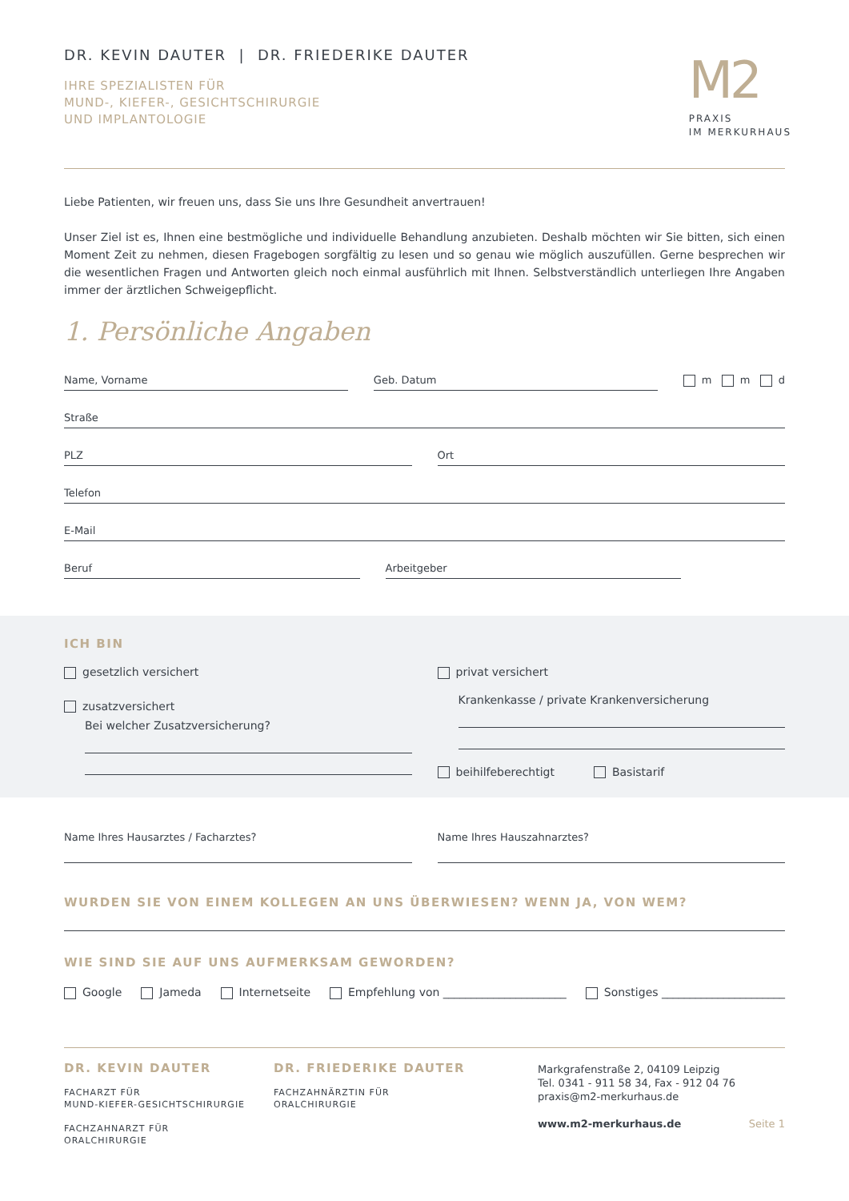DR. KEVIN DAUTER | DR. FRIEDERIKE DAUTER
IHRE SPEZIALISTEN FÜR
MUND-, KIEFER-, GESICHTSCHIRURGIE
UND IMPLANTOLOGIE
M2
PRAXIS
IM MERKURHAUS
Liebe Patienten, wir freuen uns, dass Sie uns Ihre Gesundheit anvertrauen!
Unser Ziel ist es, Ihnen eine bestmögliche und individuelle Behandlung anzubieten. Deshalb möchten wir Sie bitten, sich einen Moment Zeit zu nehmen, diesen Fragebogen sorgfältig zu lesen und so genau wie möglich auszufüllen. Gerne besprechen wir die wesentlichen Fragen und Antworten gleich noch einmal ausführlich mit Ihnen. Selbstverständlich unterliegen Ihre Angaben immer der ärztlichen Schweigepflicht.
1. Persönliche Angaben
Name, Vorname Geb. Datum m m d
Straße
PLZ Ort
Telefon
E-Mail
Beruf Arbeitgeber
ICH BIN
gesetzlich versichert
zusatzversichert
Bei welcher Zusatzversicherung?
privat versichert
Krankenkasse / private Krankenversicherung
beihilfeberechtigt Basistarif
Name Ihres Hausarztes / Facharztes?
Name Ihres Hauszahnarztes?
WURDEN SIE VON EINEM KOLLEGEN AN UNS ÜBERWIESEN? WENN JA, VON WEM?
WIE SIND SIE AUF UNS AUFMERKSAM GEWORDEN?
Google Jameda Internetseite Empfehlung von ______________________ Sonstiges ______________________
DR. KEVIN DAUTER
FACHARZT FÜR
MUND-KIEFER-GESICHTSCHIRURGIE
FACHZAHNARZT FÜR
ORALCHIRURGIE
DR. FRIEDERIKE DAUTER
FACHZAHNÄRZTIN FÜR
ORALCHIRURGIE
Markgrafenstraße 2, 04109 Leipzig
Tel. 0341 - 911 58 34, Fax - 912 04 76
praxis@m2-merkurhaus.de
www.m2-merkurhaus.de Seite 1